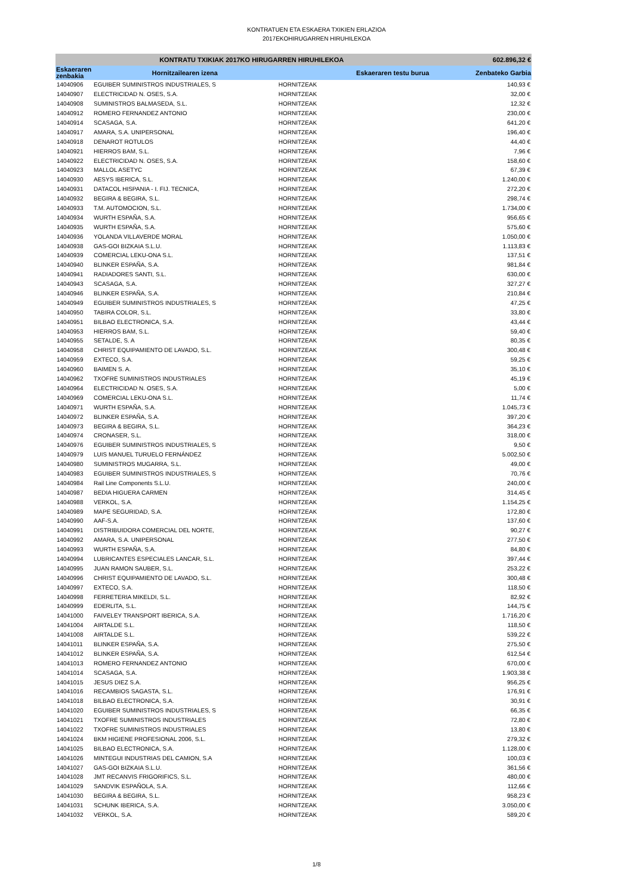KONTRATUEN ETA ESKAERA TXIKIEN ERLAZIOA
2017EKOHIRUGARREN HIRUHILEKOA
| KONTRATU TXIKIAK 2017KO HIRUGARREN HIRUHILEKOA | | | | 602.896,32 € |
| --- | --- | --- | --- | --- |
| Eskaeraren zenbakia | Hornitzailearen izena | | Eskaeraren testu burua | Zenbateko Garbia |
| 14040906 | EGUIBER SUMINISTROS INDUSTRIALES, S | HORNITZEAK | | 140,93 € |
| 14040907 | ELECTRICIDAD N. OSES, S.A. | HORNITZEAK | | 32,00 € |
| 14040908 | SUMINISTROS BALMASEDA, S.L. | HORNITZEAK | | 12,32 € |
| 14040912 | ROMERO FERNANDEZ ANTONIO | HORNITZEAK | | 230,00 € |
| 14040914 | SCASAGA, S.A. | HORNITZEAK | | 641,20 € |
| 14040917 | AMARA, S.A. UNIPERSONAL | HORNITZEAK | | 196,40 € |
| 14040918 | DENAROT ROTULOS | HORNITZEAK | | 44,40 € |
| 14040921 | HIERROS BAM, S.L. | HORNITZEAK | | 7,96 € |
| 14040922 | ELECTRICIDAD N. OSES, S.A. | HORNITZEAK | | 158,60 € |
| 14040923 | MALLOL ASETYC | HORNITZEAK | | 67,39 € |
| 14040930 | AESYS IBERICA, S.L. | HORNITZEAK | | 1.240,00 € |
| 14040931 | DATACOL HISPANIA - I. FIJ. TECNICA, | HORNITZEAK | | 272,20 € |
| 14040932 | BEGIRA & BEGIRA, S.L. | HORNITZEAK | | 298,74 € |
| 14040933 | T.M. AUTOMOCION, S.L. | HORNITZEAK | | 1.734,00 € |
| 14040934 | WURTH ESPAÑA, S.A. | HORNITZEAK | | 956,65 € |
| 14040935 | WURTH ESPAÑA, S.A. | HORNITZEAK | | 575,60 € |
| 14040936 | YOLANDA VILLAVERDE MORAL | HORNITZEAK | | 1.050,00 € |
| 14040938 | GAS-GOI BIZKAIA S.L.U. | HORNITZEAK | | 1.113,83 € |
| 14040939 | COMERCIAL LEKU-ONA S.L. | HORNITZEAK | | 137,51 € |
| 14040940 | BLINKER ESPAÑA, S.A. | HORNITZEAK | | 981,84 € |
| 14040941 | RADIADORES SANTI, S.L. | HORNITZEAK | | 630,00 € |
| 14040943 | SCASAGA, S.A. | HORNITZEAK | | 327,27 € |
| 14040946 | BLINKER ESPAÑA, S.A. | HORNITZEAK | | 210,84 € |
| 14040949 | EGUIBER SUMINISTROS INDUSTRIALES, S | HORNITZEAK | | 47,25 € |
| 14040950 | TABIRA COLOR, S.L. | HORNITZEAK | | 33,80 € |
| 14040951 | BILBAO ELECTRONICA, S.A. | HORNITZEAK | | 43,44 € |
| 14040953 | HIERROS BAM, S.L. | HORNITZEAK | | 59,40 € |
| 14040955 | SETALDE, S. A | HORNITZEAK | | 80,35 € |
| 14040958 | CHRIST EQUIPAMIENTO DE LAVADO, S.L. | HORNITZEAK | | 300,48 € |
| 14040959 | EXTECO, S.A. | HORNITZEAK | | 59,25 € |
| 14040960 | BAIMEN S. A. | HORNITZEAK | | 35,10 € |
| 14040962 | TXOFRE SUMINISTROS INDUSTRIALES | HORNITZEAK | | 45,19 € |
| 14040964 | ELECTRICIDAD N. OSES, S.A. | HORNITZEAK | | 5,00 € |
| 14040969 | COMERCIAL LEKU-ONA S.L. | HORNITZEAK | | 11,74 € |
| 14040971 | WURTH ESPAÑA, S.A. | HORNITZEAK | | 1.045,73 € |
| 14040972 | BLINKER ESPAÑA, S.A. | HORNITZEAK | | 397,20 € |
| 14040973 | BEGIRA & BEGIRA, S.L. | HORNITZEAK | | 364,23 € |
| 14040974 | CRONASER, S.L. | HORNITZEAK | | 318,00 € |
| 14040976 | EGUIBER SUMINISTROS INDUSTRIALES, S | HORNITZEAK | | 9,50 € |
| 14040979 | LUIS MANUEL TURUELO FERNÁNDEZ | HORNITZEAK | | 5.002,50 € |
| 14040980 | SUMINISTROS MUGARRA, S.L. | HORNITZEAK | | 49,00 € |
| 14040983 | EGUIBER SUMINISTROS INDUSTRIALES, S | HORNITZEAK | | 70,76 € |
| 14040984 | Rail Line Components S.L.U. | HORNITZEAK | | 240,00 € |
| 14040987 | BEDIA HIGUERA CARMEN | HORNITZEAK | | 314,45 € |
| 14040988 | VERKOL, S.A. | HORNITZEAK | | 1.154,25 € |
| 14040989 | MAPE SEGURIDAD, S.A. | HORNITZEAK | | 172,80 € |
| 14040990 | AAF-S.A. | HORNITZEAK | | 137,60 € |
| 14040991 | DISTRIBUIDORA COMERCIAL DEL NORTE, | HORNITZEAK | | 90,27 € |
| 14040992 | AMARA, S.A. UNIPERSONAL | HORNITZEAK | | 277,50 € |
| 14040993 | WURTH ESPAÑA, S.A. | HORNITZEAK | | 84,80 € |
| 14040994 | LUBRICANTES ESPECIALES LANCAR, S.L. | HORNITZEAK | | 397,44 € |
| 14040995 | JUAN RAMON SAUBER, S.L. | HORNITZEAK | | 253,22 € |
| 14040996 | CHRIST EQUIPAMIENTO DE LAVADO, S.L. | HORNITZEAK | | 300,48 € |
| 14040997 | EXTECO, S.A. | HORNITZEAK | | 118,50 € |
| 14040998 | FERRETERIA MIKELDI, S.L. | HORNITZEAK | | 82,92 € |
| 14040999 | EDERLITA, S.L. | HORNITZEAK | | 144,75 € |
| 14041000 | FAIVELEY TRANSPORT IBERICA, S.A. | HORNITZEAK | | 1.716,20 € |
| 14041004 | AIRTALDE S.L. | HORNITZEAK | | 118,50 € |
| 14041008 | AIRTALDE S.L. | HORNITZEAK | | 539,22 € |
| 14041011 | BLINKER ESPAÑA, S.A. | HORNITZEAK | | 275,50 € |
| 14041012 | BLINKER ESPAÑA, S.A. | HORNITZEAK | | 612,54 € |
| 14041013 | ROMERO FERNANDEZ ANTONIO | HORNITZEAK | | 670,00 € |
| 14041014 | SCASAGA, S.A. | HORNITZEAK | | 1.903,38 € |
| 14041015 | JESUS DIEZ S.A. | HORNITZEAK | | 956,25 € |
| 14041016 | RECAMBIOS SAGASTA, S.L. | HORNITZEAK | | 176,91 € |
| 14041018 | BILBAO ELECTRONICA, S.A. | HORNITZEAK | | 30,91 € |
| 14041020 | EGUIBER SUMINISTROS INDUSTRIALES, S | HORNITZEAK | | 66,35 € |
| 14041021 | TXOFRE SUMINISTROS INDUSTRIALES | HORNITZEAK | | 72,80 € |
| 14041022 | TXOFRE SUMINISTROS INDUSTRIALES | HORNITZEAK | | 13,80 € |
| 14041024 | BKM HIGIENE PROFESIONAL 2006, S.L. | HORNITZEAK | | 279,32 € |
| 14041025 | BILBAO ELECTRONICA, S.A. | HORNITZEAK | | 1.128,00 € |
| 14041026 | MINTEGUI INDUSTRIAS DEL CAMION, S.A | HORNITZEAK | | 100,03 € |
| 14041027 | GAS-GOI BIZKAIA S.L.U. | HORNITZEAK | | 361,56 € |
| 14041028 | JMT RECANVIS FRIGORIFICS, S.L. | HORNITZEAK | | 480,00 € |
| 14041029 | SANDVIK ESPAÑOLA, S.A. | HORNITZEAK | | 112,66 € |
| 14041030 | BEGIRA & BEGIRA, S.L. | HORNITZEAK | | 958,23 € |
| 14041031 | SCHUNK IBERICA, S.A. | HORNITZEAK | | 3.050,00 € |
| 14041032 | VERKOL, S.A. | HORNITZEAK | | 589,20 € |
1/8